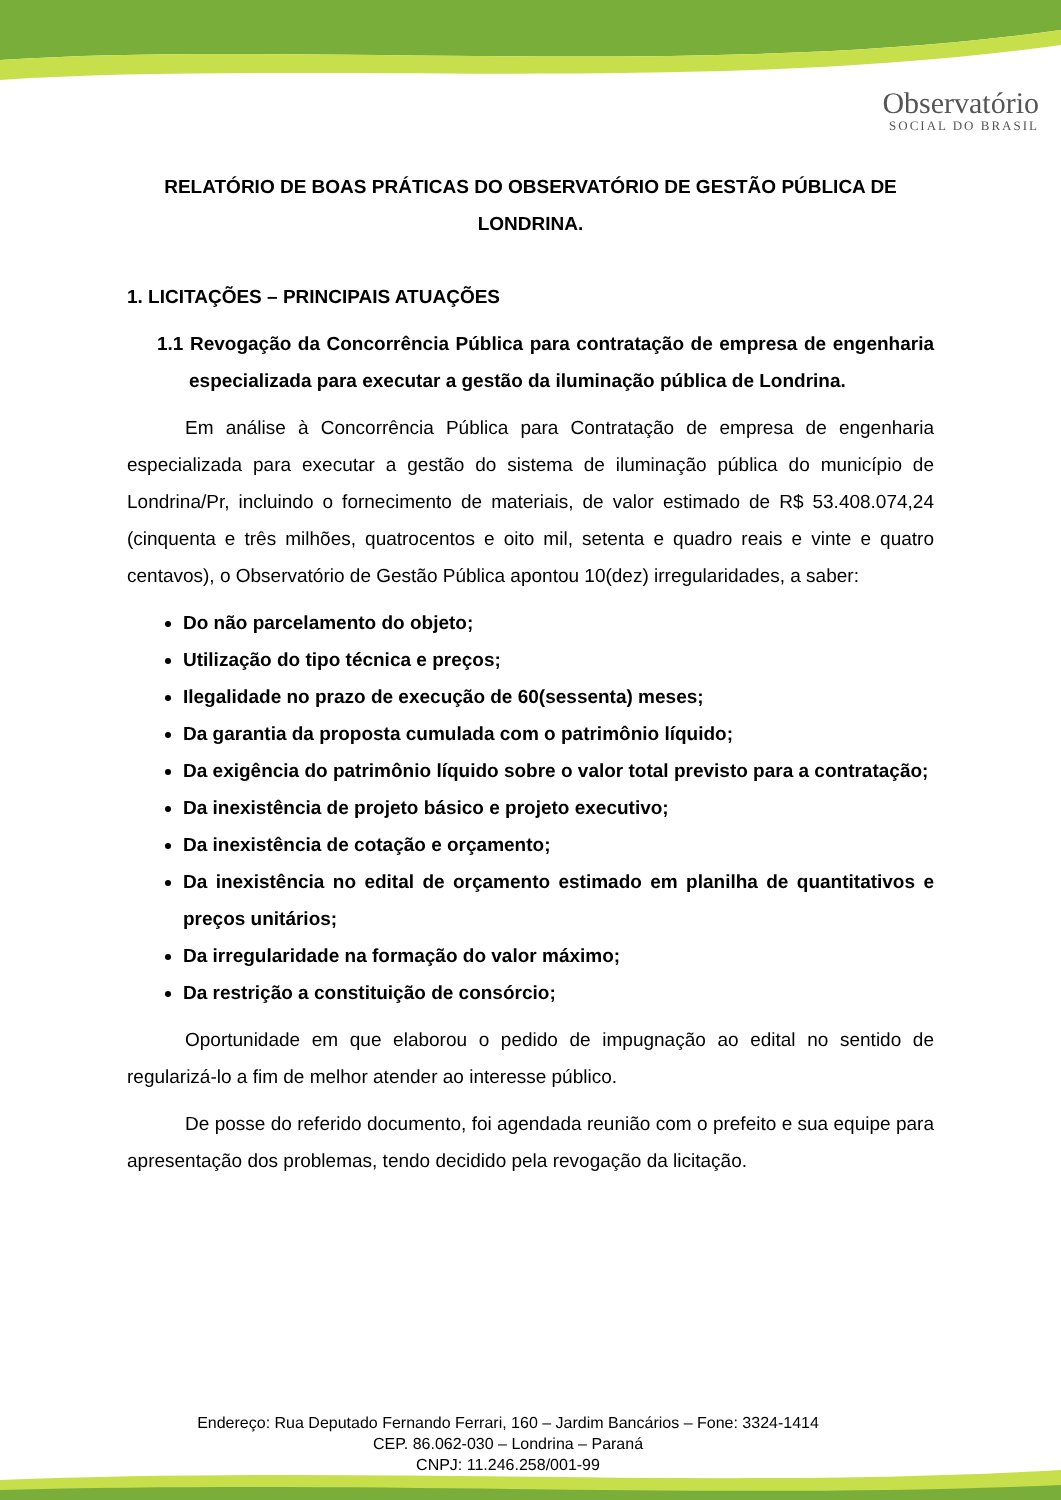Observatório
SOCIAL DO BRASIL
RELATÓRIO DE BOAS PRÁTICAS DO OBSERVATÓRIO DE GESTÃO PÚBLICA DE LONDRINA.
1. LICITAÇÕES – PRINCIPAIS ATUAÇÕES
1.1 Revogação da Concorrência Pública para contratação de empresa de engenharia especializada para executar a gestão da iluminação pública de Londrina.
Em análise à Concorrência Pública para Contratação de empresa de engenharia especializada para executar a gestão do sistema de iluminação pública do município de Londrina/Pr, incluindo o fornecimento de materiais, de valor estimado de R$ 53.408.074,24 (cinquenta e três milhões, quatrocentos e oito mil, setenta e quadro reais e vinte e quatro centavos), o Observatório de Gestão Pública apontou 10(dez) irregularidades, a saber:
Do não parcelamento do objeto;
Utilização do tipo técnica e preços;
Ilegalidade no prazo de execução de 60(sessenta) meses;
Da garantia da proposta cumulada com o patrimônio líquido;
Da exigência do patrimônio líquido sobre o valor total previsto para a contratação;
Da inexistência de projeto básico e projeto executivo;
Da inexistência de cotação e orçamento;
Da inexistência no edital de orçamento estimado em planilha de quantitativos e preços unitários;
Da irregularidade na formação do valor máximo;
Da restrição a constituição de consórcio;
Oportunidade em que elaborou o pedido de impugnação ao edital no sentido de regularizá-lo a fim de melhor atender ao interesse público.
De posse do referido documento, foi agendada reunião com o prefeito e sua equipe para apresentação dos problemas, tendo decidido pela revogação da licitação.
Endereço: Rua Deputado Fernando Ferrari, 160 – Jardim Bancários – Fone: 3324-1414
CEP. 86.062-030 – Londrina – Paraná
CNPJ: 11.246.258/001-99